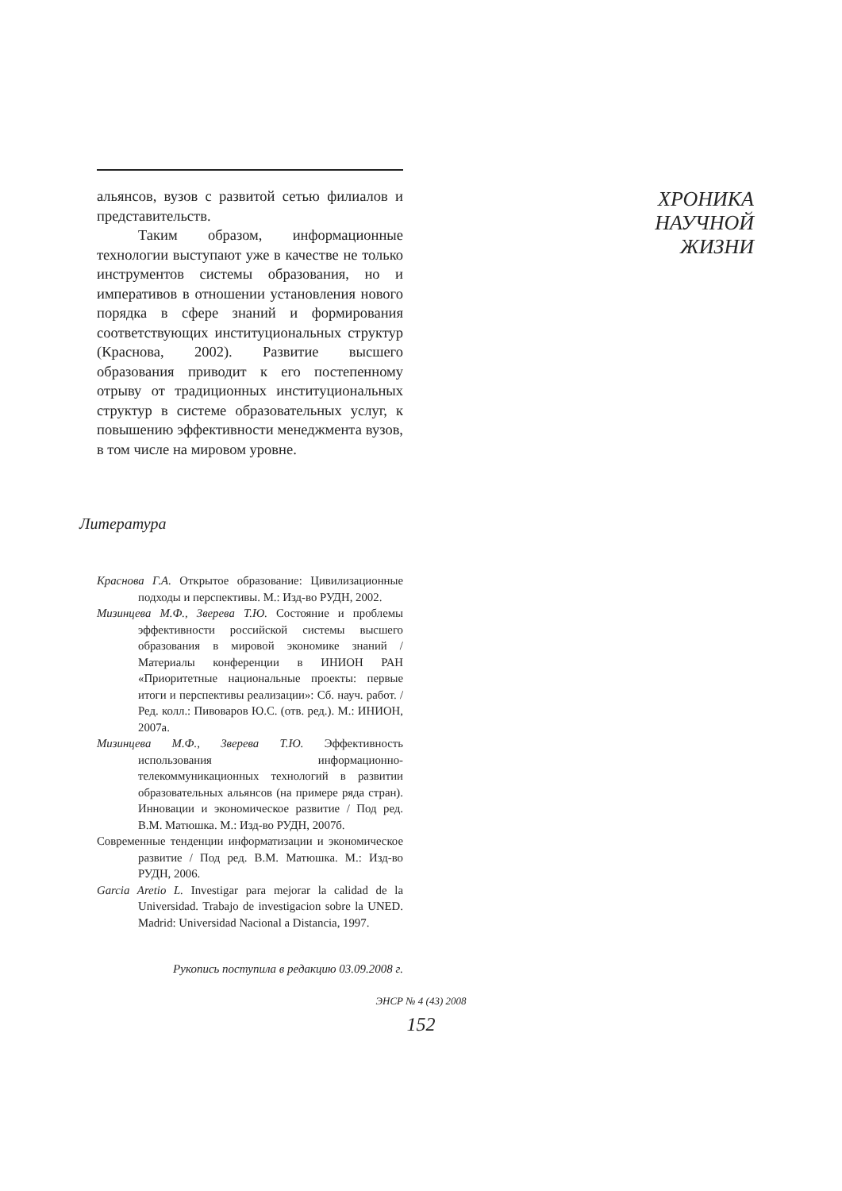альянсов, вузов с развитой сетью филиалов и представительств.
Таким образом, информационные технологии выступают уже в качестве не только инструментов системы образования, но и императивов в отношении установления нового порядка в сфере знаний и формирования соответствующих институциональных структур (Краснова, 2002). Развитие высшего образования приводит к его постепенному отрыву от традиционных институциональных структур в системе образовательных услуг, к повышению эффективности менеджмента вузов, в том числе на мировом уровне.
Литература
Краснова Г.А. Открытое образование: Цивилизационные подходы и перспективы. М.: Изд-во РУДН, 2002.
Мизинцева М.Ф., Зверева Т.Ю. Состояние и проблемы эффективности российской системы высшего образования в мировой экономике знаний / Материалы конференции в ИНИОН РАН «Приоритетные национальные проекты: первые итоги и перспективы реализации»: Сб. науч. работ. / Ред. колл.: Пивоваров Ю.С. (отв. ред.). М.: ИНИОН, 2007а.
Мизинцева М.Ф., Зверева Т.Ю. Эффективность использования информационно-телекоммуникационных технологий в развитии образовательных альянсов (на примере ряда стран). Инновации и экономическое развитие / Под ред. В.М. Матюшка. М.: Изд-во РУДН, 2007б.
Современные тенденции информатизации и экономическое развитие / Под ред. В.М. Матюшка. М.: Изд-во РУДН, 2006.
Garcia Aretio L. Investigar para mejorar la calidad de la Universidad. Trabajo de investigacion sobre la UNED. Madrid: Universidad Nacional a Distancia, 1997.
Рукопись поступила в редакцию 03.09.2008 г.
ХРОНИКА
НАУЧНОЙ
ЖИЗНИ
ЭНСР № 4 (43) 2008
152